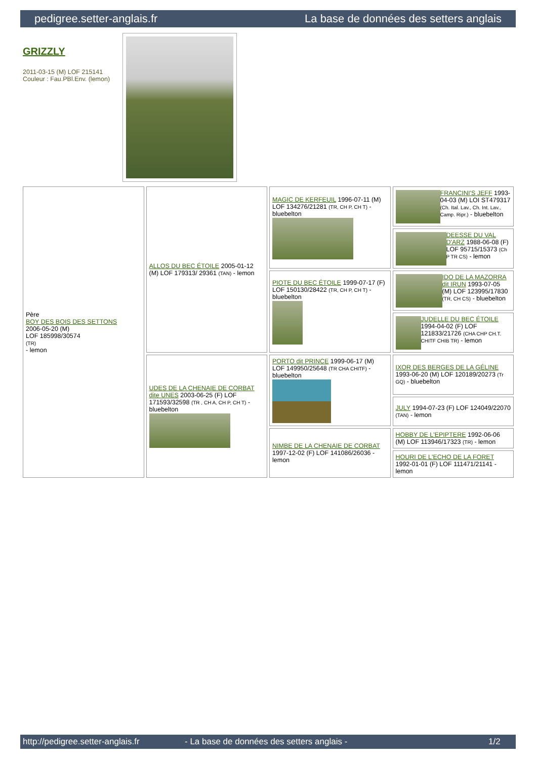pedigree.setter-anglais.fr La base de données des setters anglais
GRIZZLY
2011-03-15 (M) LOF 215141
Couleur : Fau.PBl.Env. (lemon)
| Père BOY DES BOIS DES SETTONS 2006-05-20 (M) LOF 185998/30574 (TR) - lemon | ALLOS DU BEC ÉTOILE 2005-01-12 (M) LOF 179313/ 29361 (TAN) - lemon | MAGIC DE KERFEUIL 1996-07-11 (M) LOF 134276/21281 (TR, CH P, CH T) - bluebelton | FRANCINI'S JEFF 1993-04-03 (M) LOI ST479317 (Ch. Ital. Lav., Ch. Int. Lav., Camp. Ripr.) - bluebelton |
| | | | DEESSE DU VAL D'ARZ 1988-06-08 (F) LOF 95715/15373 (Ch P TR CS) - lemon |
| | | PIOTE DU BEC ÉTOILE 1999-07-17 (F) LOF 150130/28422 (TR, CH P, CH T) - bluebelton | IDO DE LA MAZORRA dit IRUN 1993-07-05 (M) LOF 123995/17830 (TR, CH CS) - bluebelton |
| | | | JUDELLE DU BEC ÉTOILE 1994-04-02 (F) LOF 121833/21726 (CHA CHP CH.T. CHITF CHIB TR) - lemon |
| | UDES DE LA CHENAIE DE CORBAT dite UNES 2003-06-25 (F) LOF 171593/32598 (TR , CH A, CH P, CH T) - bluebelton | PORTO dit PRINCE 1999-06-17 (M) LOF 149950/25648 (TR CHA CHITF) - bluebelton | IXOR DES BERGES DE LA GÉLINE 1993-06-20 (M) LOF 120189/20273 (Tr GQ) - bluebelton |
| | | | JULY 1994-07-23 (F) LOF 124049/22070 (TAN) - lemon |
| | | NIMBE DE LA CHENAIE DE CORBAT 1997-12-02 (F) LOF 141086/26036 - lemon | HOBBY DE L'EPIPTERE 1992-06-06 (M) LOF 113946/17323 (TR) - lemon |
| | | | HOURI DE L'ECHO DE LA FORET 1992-01-01 (F) LOF 111471/21141 - lemon |
http://pedigree.setter-anglais.fr - La base de données des setters anglais - 1/2